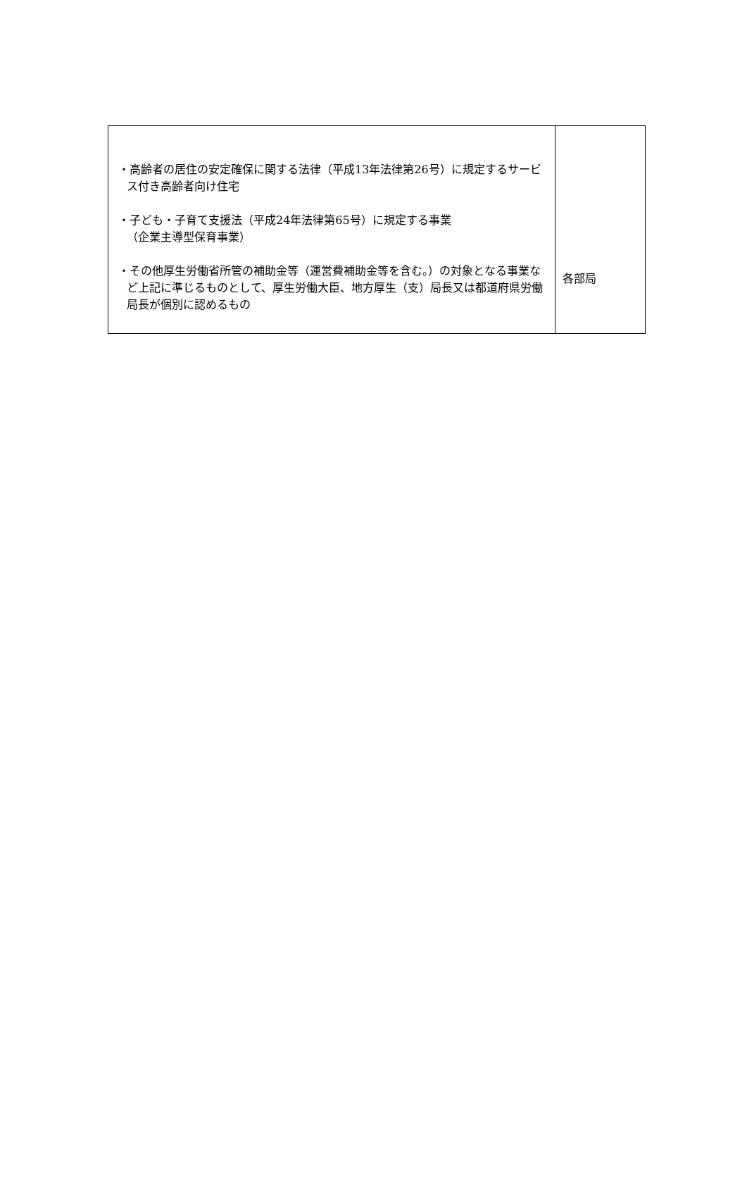| ・高齢者の居住の安定確保に関する法律（平成13年法律第26号）に規定するサービス付き高齢者向け住宅 ・子ども・子育て支援法（平成24年法律第65号）に規定する事業 （企業主導型保育事業） ・その他厚生労働省所管の補助金等（運営費補助金等を含む。）の対象となる事業など上記に準じるものとして、厚生労働大臣、地方厚生（支）局長又は都道府県労働局長が個別に認めるもの | 各部局 |